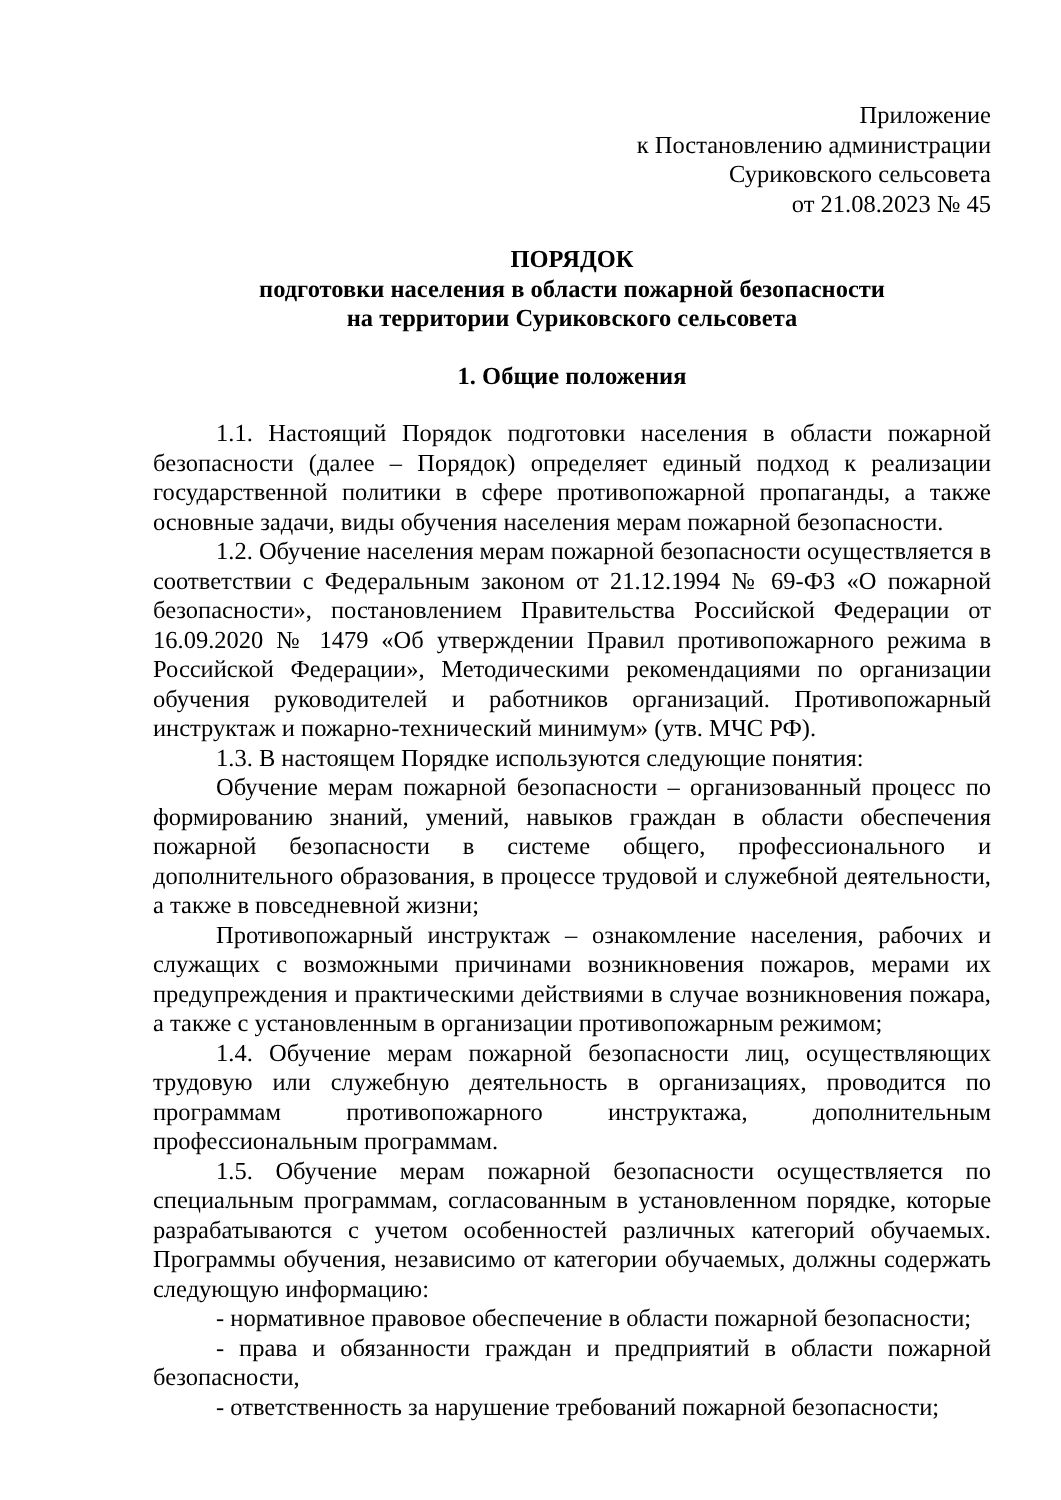Приложение
к Постановлению администрации
Суриковского сельсовета
от 21.08.2023 № 45
ПОРЯДОК
подготовки населения в области пожарной безопасности
на территории Суриковского сельсовета
1. Общие положения
1.1. Настоящий Порядок подготовки населения в области пожарной безопасности (далее – Порядок) определяет единый подход к реализации государственной политики в сфере противопожарной пропаганды, а также основные задачи, виды обучения населения мерам пожарной безопасности.
1.2. Обучение населения мерам пожарной безопасности осуществляется в соответствии с Федеральным законом от 21.12.1994 № 69-ФЗ «О пожарной безопасности», постановлением Правительства Российской Федерации от 16.09.2020 № 1479 «Об утверждении Правил противопожарного режима в Российской Федерации», Методическими рекомендациями по организации обучения руководителей и работников организаций. Противопожарный инструктаж и пожарно-технический минимум» (утв. МЧС РФ).
1.3. В настоящем Порядке используются следующие понятия:
Обучение мерам пожарной безопасности – организованный процесс по формированию знаний, умений, навыков граждан в области обеспечения пожарной безопасности в системе общего, профессионального и дополнительного образования, в процессе трудовой и служебной деятельности, а также в повседневной жизни;
Противопожарный инструктаж – ознакомление населения, рабочих и служащих с возможными причинами возникновения пожаров, мерами их предупреждения и практическими действиями в случае возникновения пожара, а также с установленным в организации противопожарным режимом;
1.4. Обучение мерам пожарной безопасности лиц, осуществляющих трудовую или служебную деятельность в организациях, проводится по программам противопожарного инструктажа, дополнительным профессиональным программам.
1.5. Обучение мерам пожарной безопасности осуществляется по специальным программам, согласованным в установленном порядке, которые разрабатываются с учетом особенностей различных категорий обучаемых. Программы обучения, независимо от категории обучаемых, должны содержать следующую информацию:
- нормативное правовое обеспечение в области пожарной безопасности;
- права и обязанности граждан и предприятий в области пожарной безопасности,
- ответственность за нарушение требований пожарной безопасности;